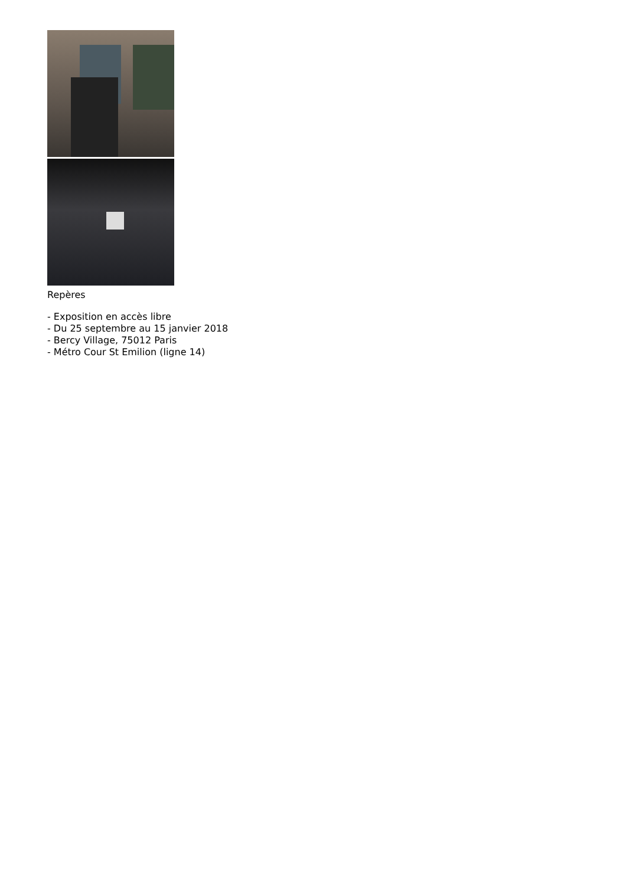Repères
- Exposition en accès libre
- Du 25 septembre au 15 janvier 2018
- Bercy Village, 75012 Paris
- Métro Cour St Emilion (ligne 14)